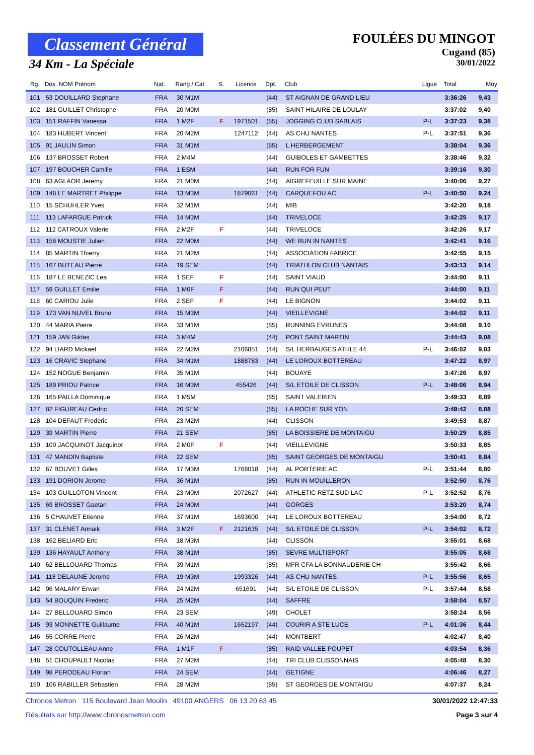Classement Général
34 Km - La Spéciale
FOULÉES DU MINGOT
Cugand (85)
30/01/2022
| Rg. | Dos. NOM Prénom | Nat. | Rang / Cat. | S. | Licence | Dpt. | Club | Ligue | Total | Moy |
| --- | --- | --- | --- | --- | --- | --- | --- | --- | --- | --- |
| 101 | 53 DOUILLARD Stephane | FRA | 30 M1M | | | (44) | ST AIGNAN DE GRAND LIEU | | 3:36:26 | 9,43 |
| 102 | 181 GUILLET Christophe | FRA | 20 M0M | | | (85) | SAINT HILAIRE DE LOULAY | | 3:37:02 | 9,40 |
| 103 | 151 RAFFIN Vanessa | FRA | 1 M2F | F | 1971501 | (85) | JOGGING CLUB SABLAIS | P-L | 3:37:23 | 9,38 |
| 104 | 183 HUBERT Vincent | FRA | 20 M2M | | 1247112 | (44) | AS CHU NANTES | P-L | 3:37:51 | 9,36 |
| 105 | 91 JAULIN Simon | FRA | 31 M1M | | | (85) | L HERBERGEMENT | | 3:38:04 | 9,36 |
| 106 | 137 BROSSET Robert | FRA | 2 M4M | | | (44) | GUIBOLES ET GAMBETTES | | 3:38:46 | 9,32 |
| 107 | 197 BOUCHER Camille | FRA | 1 ESM | | | (44) | RUN FOR FUN | | 3:39:16 | 9,30 |
| 108 | 63 AGLAOR Jeremy | FRA | 21 M0M | | | (44) | AIGREFEUILLE SUR MAINE | | 3:40:06 | 9,27 |
| 109 | 148 LE MARTRET Philippe | FRA | 13 M3M | | 1879061 | (44) | CARQUEFOU AC | P-L | 3:40:50 | 9,24 |
| 110 | 15 SCHUHLER Yves | FRA | 32 M1M | | | (44) | MIB | | 3:42:20 | 9,18 |
| 111 | 113 LAFARGUE Patrick | FRA | 14 M3M | | | (44) | TRIVELOCE | | 3:42:25 | 9,17 |
| 112 | 112 CATROUX Valerie | FRA | 2 M2F | F | | (44) | TRIVELOCE | | 3:42:26 | 9,17 |
| 113 | 158 MOUSTIE Julien | FRA | 22 M0M | | | (44) | WE RUN IN NANTES | | 3:42:41 | 9,16 |
| 114 | 85 MARTIN Thierry | FRA | 21 M2M | | | (44) | ASSOCIATION FABRICE | | 3:42:55 | 9,15 |
| 115 | 167 BUTEAU Pierre | FRA | 19 SEM | | | (44) | TRIATHLON CLUB NANTAIS | | 3:43:13 | 9,14 |
| 116 | 187 LE BENEZIC Lea | FRA | 1 SEF | F | | (44) | SAINT VIAUD | | 3:44:00 | 9,11 |
| 117 | 59 GUILLET Emilie | FRA | 1 M0F | F | | (44) | RUN QUI PEUT | | 3:44:00 | 9,11 |
| 118 | 60 CARIOU Julie | FRA | 2 SEF | F | | (44) | LE BIGNON | | 3:44:02 | 9,11 |
| 119 | 173 VAN NUVEL Bruno | FRA | 15 M3M | | | (44) | VIEILLEVIGNE | | 3:44:02 | 9,11 |
| 120 | 44 MARIA Pierre | FRA | 33 M1M | | | (85) | RUNNING EVRUNES | | 3:44:08 | 9,10 |
| 121 | 159 JAN Gildas | FRA | 3 M4M | | | (44) | PONT SAINT MARTIN | | 3:44:43 | 9,08 |
| 122 | 94 LIARD Mickael | FRA | 22 M2M | | 2106851 | (44) | S/L HERBAUGES ATHLE 44 | P-L | 3:46:02 | 9,03 |
| 123 | 16 CRAVIC Stephane | FRA | 34 M1M | | 1888783 | (44) | LE LOROUX BOTTEREAU | | 3:47:22 | 8,97 |
| 124 | 152 NOGUE Benjamin | FRA | 35 M1M | | | (44) | BOUAYE | | 3:47:26 | 8,97 |
| 125 | 189 PRIOU Patrice | FRA | 16 M3M | | 455426 | (44) | S/L ETOILE DE CLISSON | P-L | 3:48:06 | 8,94 |
| 126 | 165 PAILLA Dominique | FRA | 1 M5M | | | (85) | SAINT VALERIEN | | 3:49:33 | 8,89 |
| 127 | 82 FIGUREAU Cedric | FRA | 20 SEM | | | (85) | LA ROCHE SUR YON | | 3:49:42 | 8,88 |
| 128 | 104 DEFAUT Frederic | FRA | 23 M2M | | | (44) | CLISSON | | 3:49:53 | 8,87 |
| 129 | 39 MARTIN Pierre | FRA | 21 SEM | | | (85) | LA BOISSIERE DE MONTAIGU | | 3:50:29 | 8,85 |
| 130 | 100 JACQUINOT Jacquinot | FRA | 2 M0F | F | | (44) | VIEILLEVIGNE | | 3:50:33 | 8,85 |
| 131 | 47 MANDIN Baptiste | FRA | 22 SEM | | | (85) | SAINT GEORGES DE MONTAIGU | | 3:50:41 | 8,84 |
| 132 | 67 BOUVET Gilles | FRA | 17 M3M | | 1768018 | (44) | AL PORTERIE AC | P-L | 3:51:44 | 8,80 |
| 133 | 191 DORION Jerome | FRA | 36 M1M | | | (85) | RUN IN MOUILLERON | | 3:52:50 | 8,76 |
| 134 | 103 GUILLOTON Vincent | FRA | 23 M0M | | 2072627 | (44) | ATHLETIC RETZ SUD LAC | P-L | 3:52:52 | 8,76 |
| 135 | 69 BROSSET Gaetan | FRA | 24 M0M | | | (44) | GORGES | | 3:53:20 | 8,74 |
| 136 | 5 CHAUVET Etienne | FRA | 37 M1M | | 1693600 | (44) | LE LOROUX BOTTEREAU | | 3:54:00 | 8,72 |
| 137 | 31 CLENET Annaik | FRA | 3 M2F | F | 2121635 | (44) | S/L ETOILE DE CLISSON | P-L | 3:54:02 | 8,72 |
| 138 | 162 BELIARD Eric | FRA | 18 M3M | | | (44) | CLISSON | | 3:55:01 | 8,68 |
| 139 | 136 HAYAULT Anthony | FRA | 38 M1M | | | (85) | SEVRE MULTISPORT | | 3:55:05 | 8,68 |
| 140 | 62 BELLOUARD Thomas | FRA | 39 M1M | | | (85) | MFR CFA LA BONNAUDERIE CH | | 3:55:42 | 8,66 |
| 141 | 118 DELAUNE Jerome | FRA | 19 M3M | | 1993326 | (44) | AS CHU NANTES | P-L | 3:55:56 | 8,65 |
| 142 | 96 MALARY Erwan | FRA | 24 M2M | | 651691 | (44) | S/L ETOILE DE CLISSON | P-L | 3:57:44 | 8,58 |
| 143 | 54 BOUQUIN Frederic | FRA | 25 M2M | | | (44) | SAFFRE | | 3:58:04 | 8,57 |
| 144 | 27 BELLOUARD Simon | FRA | 23 SEM | | | (49) | CHOLET | | 3:58:24 | 8,56 |
| 145 | 93 MONNETTE Guillaume | FRA | 40 M1M | | 1652197 | (44) | COURIR A STE LUCE | P-L | 4:01:36 | 8,44 |
| 146 | 55 CORRE Pierre | FRA | 26 M2M | | | (44) | MONTBERT | | 4:02:47 | 8,40 |
| 147 | 28 COUTOLLEAU Anne | FRA | 1 M1F | F | | (85) | RAID VALLEE POUPET | | 4:03:54 | 8,36 |
| 148 | 51 CHOUPAULT Nicolas | FRA | 27 M2M | | | (44) | TRI CLUB CLISSONNAIS | | 4:05:48 | 8,30 |
| 149 | 98 PERODEAU Florian | FRA | 24 SEM | | | (44) | GETIGNE | | 4:06:46 | 8,27 |
| 150 | 106 RABILLER Sebastien | FRA | 28 M2M | | | (85) | ST GEORGES DE MONTAIGU | | 4:07:37 | 8,24 |
Chronos Metron 115 Boulevard Jean Moulin 49100 ANGERS 06 13 20 63 45 30/01/2022 12:47:33
Résultats sur http://www.chronosmetron.com Page 3 sur 4